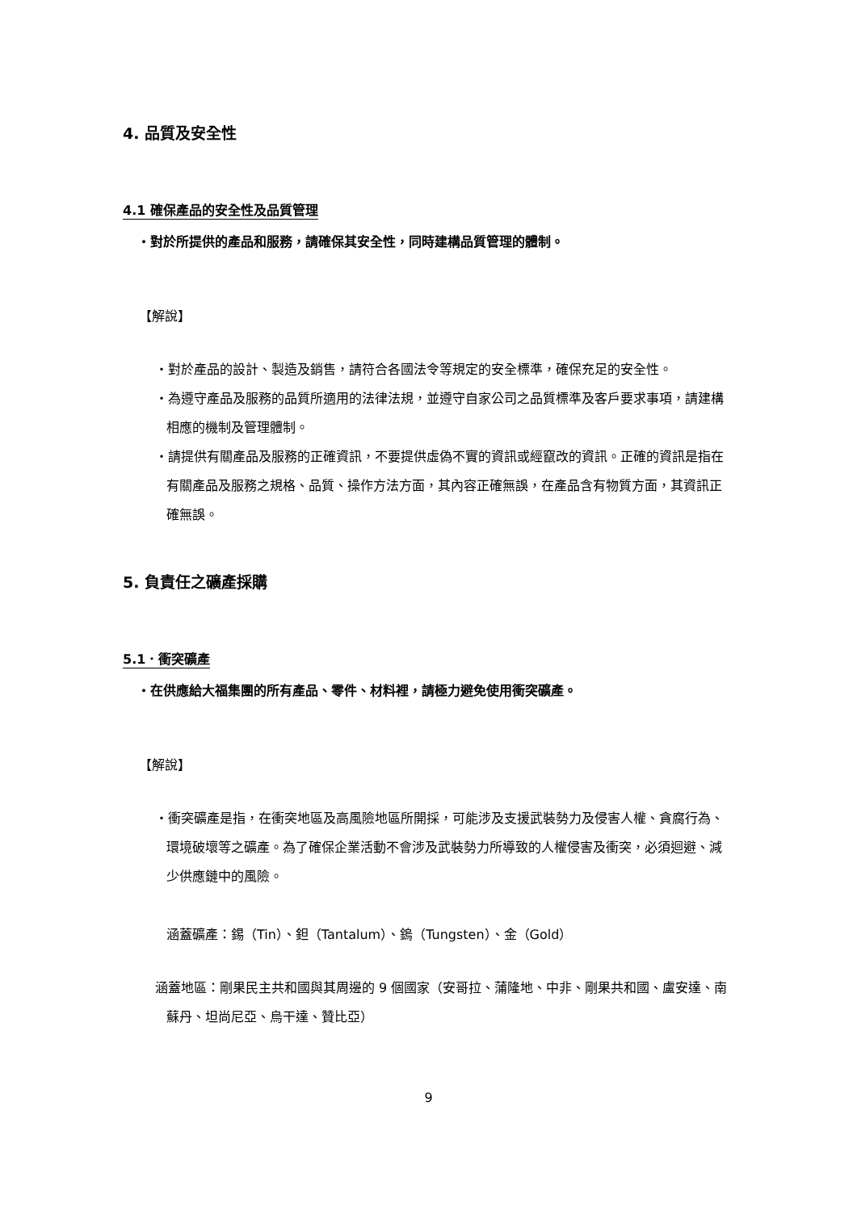4. 品質及安全性
4.1 確保產品的安全性及品質管理
・對於所提供的產品和服務，請確保其安全性，同時建構品質管理的體制。
【解說】
・對於產品的設計、製造及銷售，請符合各國法令等規定的安全標準，確保充足的安全性。
・為遵守產品及服務的品質所適用的法律法規，並遵守自家公司之品質標準及客戶要求事項，請建構相應的機制及管理體制。
・請提供有關產品及服務的正確資訊，不要提供虛偽不實的資訊或經竄改的資訊。正確的資訊是指在有關產品及服務之規格、品質、操作方法方面，其內容正確無誤，在產品含有物質方面，其資訊正確無誤。
5. 負責任之礦產採購
5.1．衝突礦產
・在供應給大福集團的所有產品、零件、材料裡，請極力避免使用衝突礦產。
【解說】
・衝突礦產是指，在衝突地區及高風險地區所開採，可能涉及支援武裝勢力及侵害人權、貪腐行為、環境破壞等之礦產。為了確保企業活動不會涉及武裝勢力所導致的人權侵害及衝突，必須迴避、減少供應鏈中的風險。
涵蓋礦產：錫（Tin）、鉭（Tantalum）、鎢（Tungsten）、金（Gold）
涵蓋地區：剛果民主共和國與其周邊的 9 個國家（安哥拉、蒲隆地、中非、剛果共和國、盧安達、南蘇丹、坦尚尼亞、烏干達、贊比亞）
9